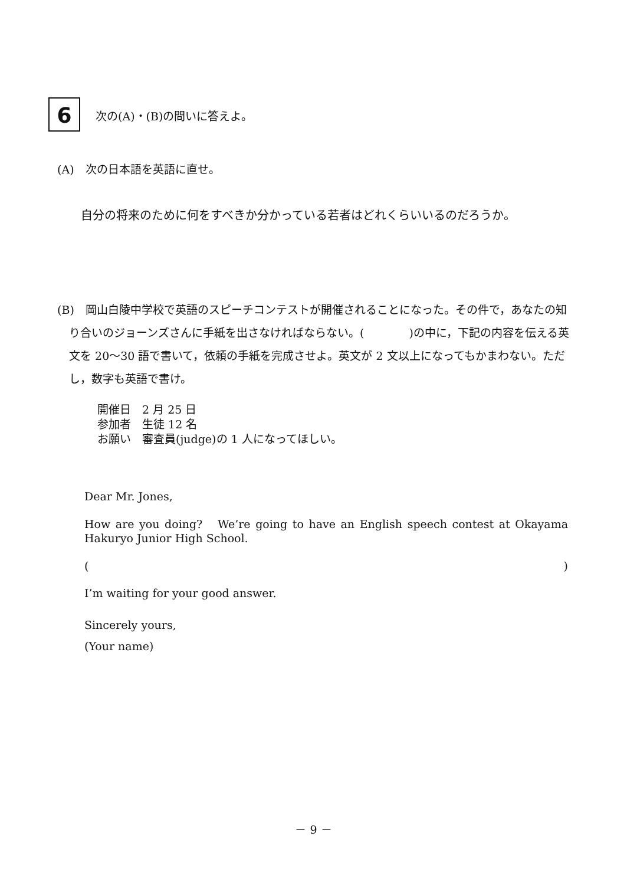6 次の(A)・(B)の問いに答えよ。
(A)　次の日本語を英語に直せ。
自分の将来のために何をすべきか分かっている若者はどれくらいいるのだろうか。
(B)　岡山白陵中学校で英語のスピーチコンテストが開催されることになった。その件で，あなたの知り合いのジョーンズさんに手紙を出さなければならない。(　　　　)の中に，下記の内容を伝える英文を 20〜30 語で書いて，依頼の手紙を完成させよ。英文が 2 文以上になってもかまわない。ただし，数字も英語で書け。
開催日　2 月 25 日
参加者　生徒 12 名
お願い　審査員(judge)の 1 人になってほしい。
Dear Mr. Jones,
How are you doing? We’re going to have an English speech contest at Okayama Hakuryo Junior High School.
()
I’m waiting for your good answer.
Sincerely yours,
(Your name)
－ 9 －